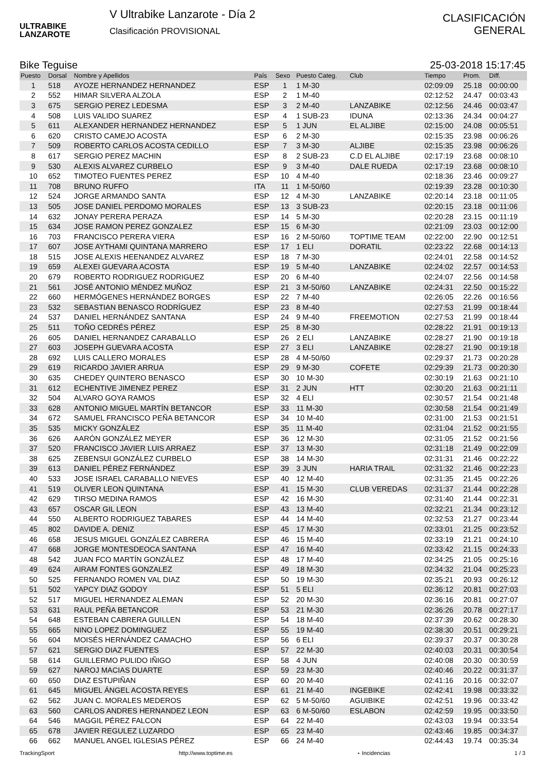ULTRABIKE
LANZAROTE
V Ultrabike Lanzarote - Día 2
Clasificación PROVISIONAL
CLASIFICACIÓN
GENERAL
Bike Teguise 25-03-2018 15:17:45
| Puesto | Dorsal | Nombre y Apellidos | País | Sexo | Puesto Categ. | Club | Tiempo | Prom. | Diff. |
| --- | --- | --- | --- | --- | --- | --- | --- | --- | --- |
| 1 | 518 | AYOZE HERNANDEZ HERNANDEZ | ESP | 1 | 1 M-30 | | 02:09:09 | 25.18 | 00:00:00 |
| 2 | 552 | HIMAR SILVERA ALZOLA | ESP | 2 | 1 M-40 | | 02:12:52 | 24.47 | 00:03:43 |
| 3 | 675 | SERGIO PEREZ LEDESMA | ESP | 3 | 2 M-40 | LANZABIKE | 02:12:56 | 24.46 | 00:03:47 |
| 4 | 508 | LUIS VALIDO SUAREZ | ESP | 4 | 1 SUB-23 | IDUNA | 02:13:36 | 24.34 | 00:04:27 |
| 5 | 611 | ALEXANDER HERNANDEZ HERNANDEZ | ESP | 5 | 1 JUN | EL ALJIBE | 02:15:00 | 24.08 | 00:05:51 |
| 6 | 620 | CRISTO CAMEJO ACOSTA | ESP | 6 | 2 M-30 | | 02:15:35 | 23.98 | 00:06:26 |
| 7 | 509 | ROBERTO CARLOS ACOSTA CEDILLO | ESP | 7 | 3 M-30 | ALJIBE | 02:15:35 | 23.98 | 00:06:26 |
| 8 | 617 | SERGIO PEREZ MACHIN | ESP | 8 | 2 SUB-23 | C.D EL ALJIBE | 02:17:19 | 23.68 | 00:08:10 |
| 9 | 530 | ALEXIS ALVAREZ CURBELO | ESP | 9 | 3 M-40 | DALE RUEDA | 02:17:19 | 23.68 | 00:08:10 |
| 10 | 652 | TIMOTEO FUENTES PEREZ | ESP | 10 | 4 M-40 | | 02:18:36 | 23.46 | 00:09:27 |
| 11 | 708 | BRUNO RUFFO | ITA | 11 | 1 M-50/60 | | 02:19:39 | 23.28 | 00:10:30 |
| 12 | 524 | JORGE ARMANDO SANTA | ESP | 12 | 4 M-30 | LANZABIKE | 02:20:14 | 23.18 | 00:11:05 |
| 13 | 505 | JOSE DANIEL PERDOMO MORALES | ESP | 13 | 3 SUB-23 | | 02:20:15 | 23.18 | 00:11:06 |
| 14 | 632 | JONAY PERERA PERAZA | ESP | 14 | 5 M-30 | | 02:20:28 | 23.15 | 00:11:19 |
| 15 | 634 | JOSE RAMON PEREZ GONZALEZ | ESP | 15 | 6 M-30 | | 02:21:09 | 23.03 | 00:12:00 |
| 16 | 703 | FRANCISCO PERERA VIERA | ESP | 16 | 2 M-50/60 | TOPTIME TEAM | 02:22:00 | 22.90 | 00:12:51 |
| 17 | 607 | JOSE AYTHAMI QUINTANA MARRERO | ESP | 17 | 1 ELI | DORATIL | 02:23:22 | 22.68 | 00:14:13 |
| 18 | 515 | JOSE ALEXIS HEENANDEZ ALVAREZ | ESP | 18 | 7 M-30 | | 02:24:01 | 22.58 | 00:14:52 |
| 19 | 659 | ALEXEI GUEVARA ACOSTA | ESP | 19 | 5 M-40 | LANZABIKE | 02:24:02 | 22.57 | 00:14:53 |
| 20 | 679 | ROBERTO RODRIGUEZ RODRIGUEZ | ESP | 20 | 6 M-40 | | 02:24:07 | 22.56 | 00:14:58 |
| 21 | 561 | JOSÉ ANTONIO MÉNDEZ MUÑOZ | ESP | 21 | 3 M-50/60 | LANZABIKE | 02:24:31 | 22.50 | 00:15:22 |
| 22 | 660 | HERMÓGENES HERNÁNDEZ BORGES | ESP | 22 | 7 M-40 | | 02:26:05 | 22.26 | 00:16:56 |
| 23 | 532 | SEBASTIAN BENASCO RODRÍGUEZ | ESP | 23 | 8 M-40 | | 02:27:53 | 21.99 | 00:18:44 |
| 24 | 537 | DANIEL HERNÁNDEZ SANTANA | ESP | 24 | 9 M-40 | FREEMOTION | 02:27:53 | 21.99 | 00:18:44 |
| 25 | 511 | TOÑO CEDRÉS PÉREZ | ESP | 25 | 8 M-30 | | 02:28:22 | 21.91 | 00:19:13 |
| 26 | 605 | DANIEL HERNANDEZ CARABALLO | ESP | 26 | 2 ELI | LANZABIKE | 02:28:27 | 21.90 | 00:19:18 |
| 27 | 603 | JOSEPH GUEVARA ACOSTA | ESP | 27 | 3 ELI | LANZABIKE | 02:28:27 | 21.90 | 00:19:18 |
| 28 | 692 | LUIS CALLERO MORALES | ESP | 28 | 4 M-50/60 | | 02:29:37 | 21.73 | 00:20:28 |
| 29 | 619 | RICARDO JAVIER ARRUA | ESP | 29 | 9 M-30 | COFETE | 02:29:39 | 21.73 | 00:20:30 |
| 30 | 635 | CHEDEY QUINTERO BENASCO | ESP | 30 | 10 M-30 | | 02:30:19 | 21.63 | 00:21:10 |
| 31 | 612 | ECHENTIVE JIMENEZ PEREZ | ESP | 31 | 2 JUN | HTT | 02:30:20 | 21.63 | 00:21:11 |
| 32 | 504 | ALVARO GOYA RAMOS | ESP | 32 | 4 ELI | | 02:30:57 | 21.54 | 00:21:48 |
| 33 | 628 | ANTONIO MIGUEL MARTÍN BETANCOR | ESP | 33 | 11 M-30 | | 02:30:58 | 21.54 | 00:21:49 |
| 34 | 672 | SAMUEL FRANCISCO PEÑA BETANCOR | ESP | 34 | 10 M-40 | | 02:31:00 | 21.53 | 00:21:51 |
| 35 | 535 | MICKY GONZÁLEZ | ESP | 35 | 11 M-40 | | 02:31:04 | 21.52 | 00:21:55 |
| 36 | 626 | AARÓN GONZÁLEZ MEYER | ESP | 36 | 12 M-30 | | 02:31:05 | 21.52 | 00:21:56 |
| 37 | 520 | FRANCISCO JAVIER LUIS ARRAEZ | ESP | 37 | 13 M-30 | | 02:31:18 | 21.49 | 00:22:09 |
| 38 | 625 | ZEBENSUI GONZÁLEZ CURBELO | ESP | 38 | 14 M-30 | | 02:31:31 | 21.46 | 00:22:22 |
| 39 | 613 | DANIEL PÉREZ FERNÁNDEZ | ESP | 39 | 3 JUN | HARIA TRAIL | 02:31:32 | 21.46 | 00:22:23 |
| 40 | 533 | JOSE ISRAEL CARABALLO NIEVES | ESP | 40 | 12 M-40 | | 02:31:35 | 21.45 | 00:22:26 |
| 41 | 519 | OLIVER LEON QUINTANA | ESP | 41 | 15 M-30 | CLUB VEREDAS | 02:31:37 | 21.44 | 00:22:28 |
| 42 | 629 | TIRSO MEDINA RAMOS | ESP | 42 | 16 M-30 | | 02:31:40 | 21.44 | 00:22:31 |
| 43 | 657 | OSCAR GIL LEON | ESP | 43 | 13 M-40 | | 02:32:21 | 21.34 | 00:23:12 |
| 44 | 550 | ALBERTO RODRIGUEZ TABARES | ESP | 44 | 14 M-40 | | 02:32:53 | 21.27 | 00:23:44 |
| 45 | 802 | DAVIDE A. DENIZ | ESP | 45 | 17 M-30 | | 02:33:01 | 21.25 | 00:23:52 |
| 46 | 658 | JESUS MIGUEL GONZÁLEZ CABRERA | ESP | 46 | 15 M-40 | | 02:33:19 | 21.21 | 00:24:10 |
| 47 | 668 | JORGE MONTESDEOCA SANTANA | ESP | 47 | 16 M-40 | | 02:33:42 | 21.15 | 00:24:33 |
| 48 | 542 | JUAN FCO MARTÍN GONZÁLEZ | ESP | 48 | 17 M-40 | | 02:34:25 | 21.05 | 00:25:16 |
| 49 | 624 | AIRAM FONTES GONZALEZ | ESP | 49 | 18 M-30 | | 02:34:32 | 21.04 | 00:25:23 |
| 50 | 525 | FERNANDO ROMEN VAL DIAZ | ESP | 50 | 19 M-30 | | 02:35:21 | 20.93 | 00:26:12 |
| 51 | 502 | YAPCY DIAZ GODOY | ESP | 51 | 5 ELI | | 02:36:12 | 20.81 | 00:27:03 |
| 52 | 517 | MIGUEL HERNANDEZ ALEMAN | ESP | 52 | 20 M-30 | | 02:36:16 | 20.81 | 00:27:07 |
| 53 | 631 | RAUL PEÑA BETANCOR | ESP | 53 | 21 M-30 | | 02:36:26 | 20.78 | 00:27:17 |
| 54 | 648 | ESTEBAN CABRERA GUILLEN | ESP | 54 | 18 M-40 | | 02:37:39 | 20.62 | 00:28:30 |
| 55 | 665 | NINO LOPEZ DOMINGUEZ | ESP | 55 | 19 M-40 | | 02:38:30 | 20.51 | 00:29:21 |
| 56 | 604 | MOISÉS HERNÁNDEZ CAMACHO | ESP | 56 | 6 ELI | | 02:39:37 | 20.37 | 00:30:28 |
| 57 | 621 | SERGIO DIAZ FUENTES | ESP | 57 | 22 M-30 | | 02:40:03 | 20.31 | 00:30:54 |
| 58 | 614 | GUILLERMO PULIDO IÑIGO | ESP | 58 | 4 JUN | | 02:40:08 | 20.30 | 00:30:59 |
| 59 | 627 | NAROJ MACIAS DUARTE | ESP | 59 | 23 M-30 | | 02:40:46 | 20.22 | 00:31:37 |
| 60 | 650 | DIAZ ESTUPIÑAN | ESP | 60 | 20 M-40 | | 02:41:16 | 20.16 | 00:32:07 |
| 61 | 645 | MIGUEL ÁNGEL ACOSTA REYES | ESP | 61 | 21 M-40 | INGEBIKE | 02:42:41 | 19.98 | 00:33:32 |
| 62 | 562 | JUAN C. MORALES MEDEROS | ESP | 62 | 5 M-50/60 | AGUIBIKE | 02:42:51 | 19.96 | 00:33:42 |
| 63 | 560 | CARLOS ANDRES HERNANDEZ LEON | ESP | 63 | 6 M-50/60 | ESLABON | 02:42:59 | 19.95 | 00:33:50 |
| 64 | 546 | MAGGIL PÉREZ FALCON | ESP | 64 | 22 M-40 | | 02:43:03 | 19.94 | 00:33:54 |
| 65 | 678 | JAVIER REGULEZ LUZARDO | ESP | 65 | 23 M-40 | | 02:43:46 | 19.85 | 00:34:37 |
| 66 | 662 | MANUEL ANGEL IGLESIAS PÉREZ | ESP | 66 | 24 M-40 | | 02:44:43 | 19.74 | 00:35:34 |
TrackingSport http://www.toptime.es ⋆ Incidencias 1 / 3